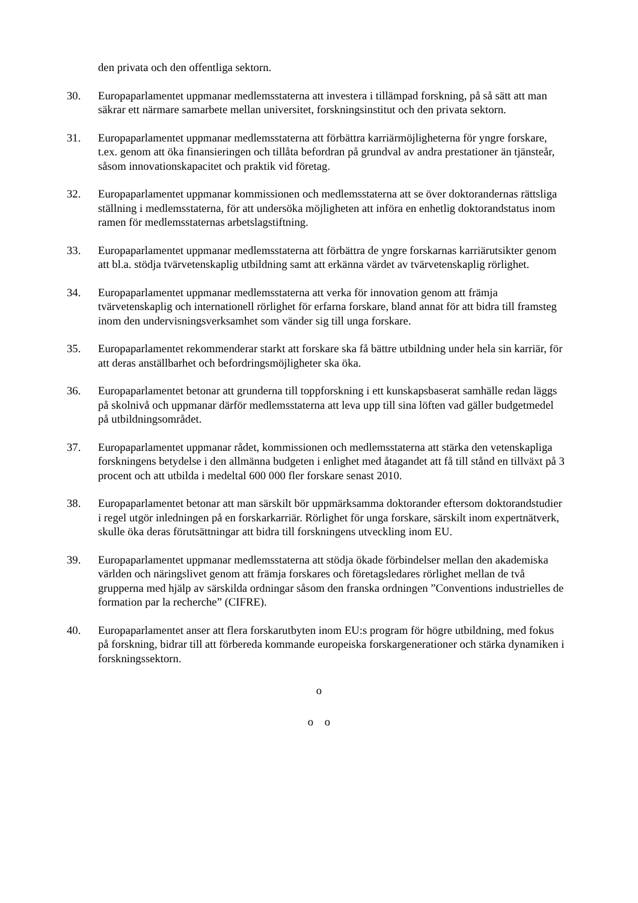den privata och den offentliga sektorn.
30. Europaparlamentet uppmanar medlemsstaterna att investera i tillämpad forskning, på så sätt att man säkrar ett närmare samarbete mellan universitet, forskningsinstitut och den privata sektorn.
31. Europaparlamentet uppmanar medlemsstaterna att förbättra karriärmöjligheterna för yngre forskare, t.ex. genom att öka finansieringen och tillåta befordran på grundval av andra prestationer än tjänsteår, såsom innovationskapacitet och praktik vid företag.
32. Europaparlamentet uppmanar kommissionen och medlemsstaterna att se över doktorandernas rättsliga ställning i medlemsstaterna, för att undersöka möjligheten att införa en enhetlig doktorandstatus inom ramen för medlemsstaternas arbetslagstiftning.
33. Europaparlamentet uppmanar medlemsstaterna att förbättra de yngre forskarnas karriärutsikter genom att bl.a. stödja tvärvetenskaplig utbildning samt att erkänna värdet av tvärvetenskaplig rörlighet.
34. Europaparlamentet uppmanar medlemsstaterna att verka för innovation genom att främja tvärvetenskaplig och internationell rörlighet för erfarna forskare, bland annat för att bidra till framsteg inom den undervisningsverksamhet som vänder sig till unga forskare.
35. Europaparlamentet rekommenderar starkt att forskare ska få bättre utbildning under hela sin karriär, för att deras anställbarhet och befordringsmöjligheter ska öka.
36. Europaparlamentet betonar att grunderna till toppforskning i ett kunskapsbaserat samhälle redan läggs på skolnivå och uppmanar därför medlemsstaterna att leva upp till sina löften vad gäller budgetmedel på utbildningsområdet.
37. Europaparlamentet uppmanar rådet, kommissionen och medlemsstaterna att stärka den vetenskapliga forskningens betydelse i den allmänna budgeten i enlighet med åtagandet att få till stånd en tillväxt på 3 procent och att utbilda i medeltal 600 000 fler forskare senast 2010.
38. Europaparlamentet betonar att man särskilt bör uppmärksamma doktorander eftersom doktorandstudier i regel utgör inledningen på en forskarkarriär. Rörlighet för unga forskare, särskilt inom expertnätverk, skulle öka deras förutsättningar att bidra till forskningens utveckling inom EU.
39. Europaparlamentet uppmanar medlemsstaterna att stödja ökade förbindelser mellan den akademiska världen och näringslivet genom att främja forskares och företagsledares rörlighet mellan de två grupperna med hjälp av särskilda ordningar såsom den franska ordningen ”Conventions industrielles de formation par la recherche” (CIFRE).
40. Europaparlamentet anser att flera forskarutbyten inom EU:s program för högre utbildning, med fokus på forskning, bidrar till att förbereda kommande europeiska forskargenerationer och stärka dynamiken i forskningssektorn.
o
o o